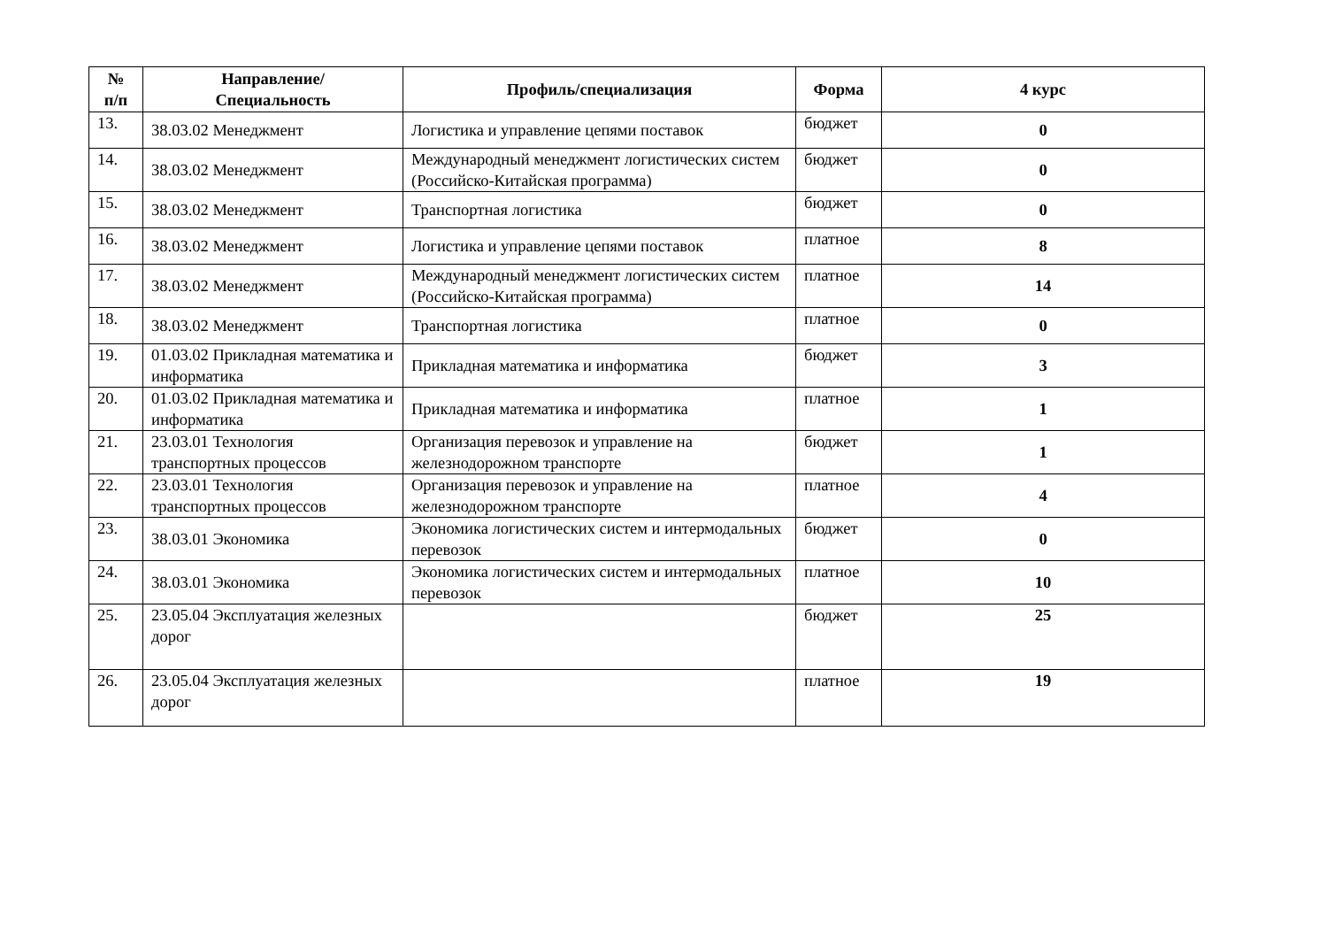| № п/п | Направление/ Специальность | Профиль/специализация | Форма | 4 курс |
| --- | --- | --- | --- | --- |
| 13. | 38.03.02 Менеджмент | Логистика и управление цепями поставок | бюджет | 0 |
| 14. | 38.03.02 Менеджмент | Международный менеджмент логистических систем (Российско-Китайская программа) | бюджет | 0 |
| 15. | 38.03.02 Менеджмент | Транспортная логистика | бюджет | 0 |
| 16. | 38.03.02 Менеджмент | Логистика и управление цепями поставок | платное | 8 |
| 17. | 38.03.02 Менеджмент | Международный менеджмент логистических систем (Российско-Китайская программа) | платное | 14 |
| 18. | 38.03.02 Менеджмент | Транспортная логистика | платное | 0 |
| 19. | 01.03.02 Прикладная математика и информатика | Прикладная математика и информатика | бюджет | 3 |
| 20. | 01.03.02 Прикладная математика и информатика | Прикладная математика и информатика | платное | 1 |
| 21. | 23.03.01 Технология транспортных процессов | Организация перевозок и управление на железнодорожном транспорте | бюджет | 1 |
| 22. | 23.03.01 Технология транспортных процессов | Организация перевозок и управление на железнодорожном транспорте | платное | 4 |
| 23. | 38.03.01 Экономика | Экономика логистических систем и интермодальных перевозок | бюджет | 0 |
| 24. | 38.03.01 Экономика | Экономика логистических систем и интермодальных перевозок | платное | 10 |
| 25. | 23.05.04 Эксплуатация железных дорог | | бюджет | 25 |
| 26. | 23.05.04 Эксплуатация железных дорог | | платное | 19 |